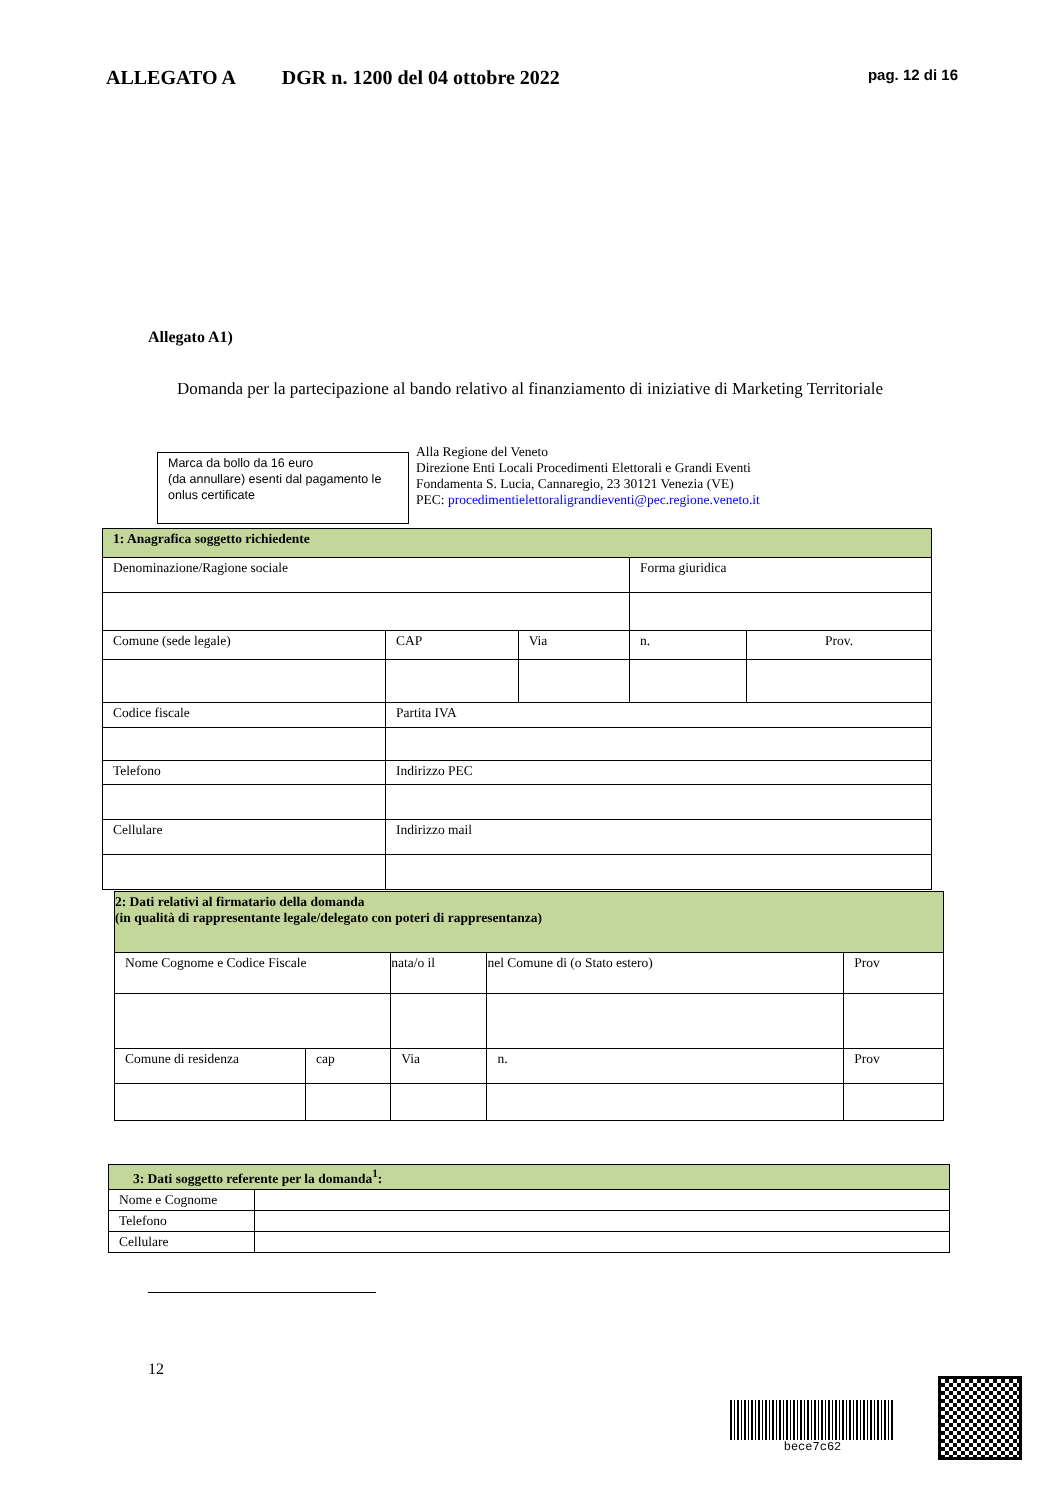ALLEGATO A DGR n. 1200 del 04 ottobre 2022 pag. 12 di 16
Allegato A1)
Domanda per la partecipazione al bando relativo al finanziamento di iniziative di Marketing Territoriale
Marca da bollo da 16 euro
(da annullare) esenti dal pagamento le onlus certificate
Alla Regione del Veneto
Direzione Enti Locali Procedimenti Elettorali e Grandi Eventi
Fondamenta S. Lucia, Cannaregio, 23 30121 Venezia (VE)
PEC: procedimentielettoraligrandieventi@pec.regione.veneto.it
| 1: Anagrafica soggetto richiedente | | | | |
| Denominazione/Ragione sociale | | | Forma giuridica | |
| Comune (sede legale) | CAP | Via | n. | Prov. |
| Codice fiscale | Partita IVA | | | |
| Telefono | Indirizzo PEC | | | |
| Cellulare | Indirizzo mail | | | |
| 2: Dati relativi al firmatario della domanda (in qualità di rappresentante legale/delegato con poteri di rappresentanza) | | | | | |
| Nome Cognome e Codice Fiscale | | nata/o il | nel Comune di (o Stato estero) | | Prov |
| Comune di residenza | cap | Via | | n. | Prov |
| 3: Dati soggetto referente per la domanda<sup>1</sup>: | |
| Nome e Cognome | |
| Telefono | |
| Cellulare | |
12
bece7c62